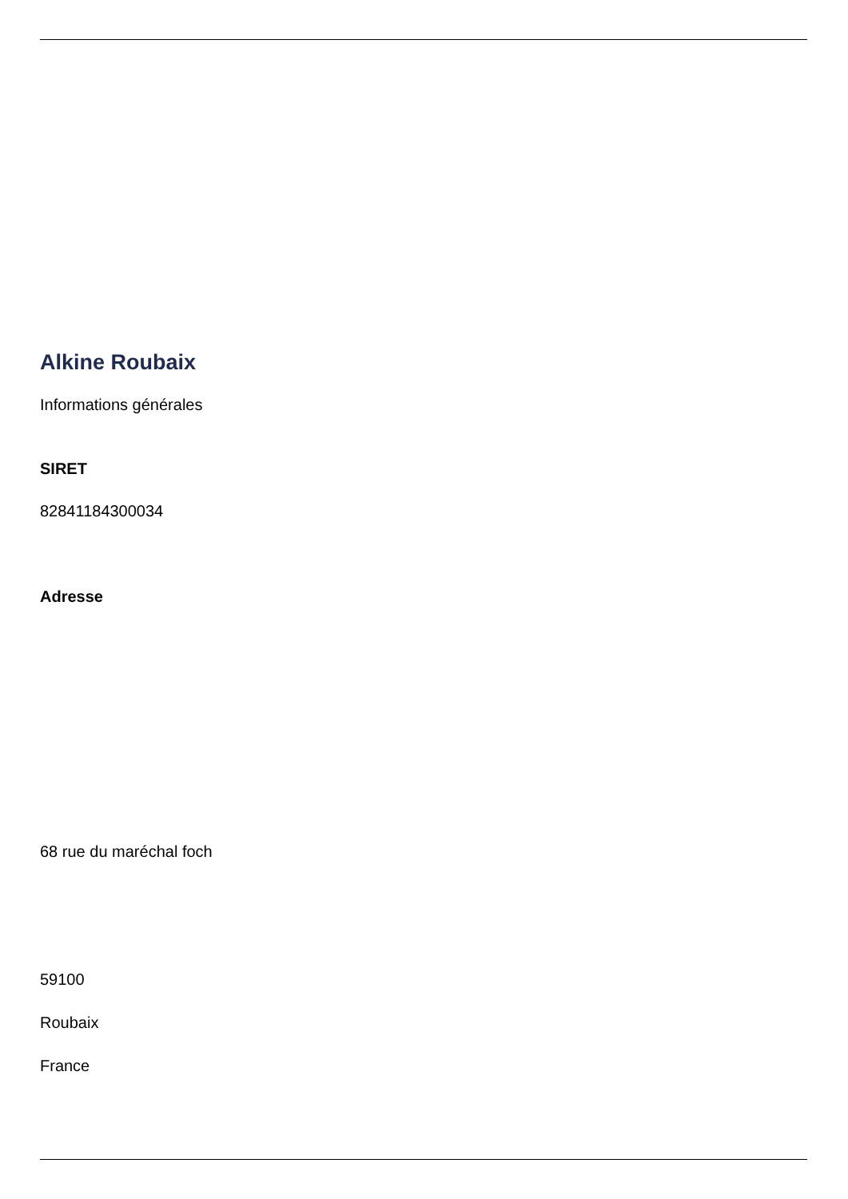Alkine Roubaix
Informations générales
SIRET
82841184300034
Adresse
68 rue du maréchal foch
59100
Roubaix
France